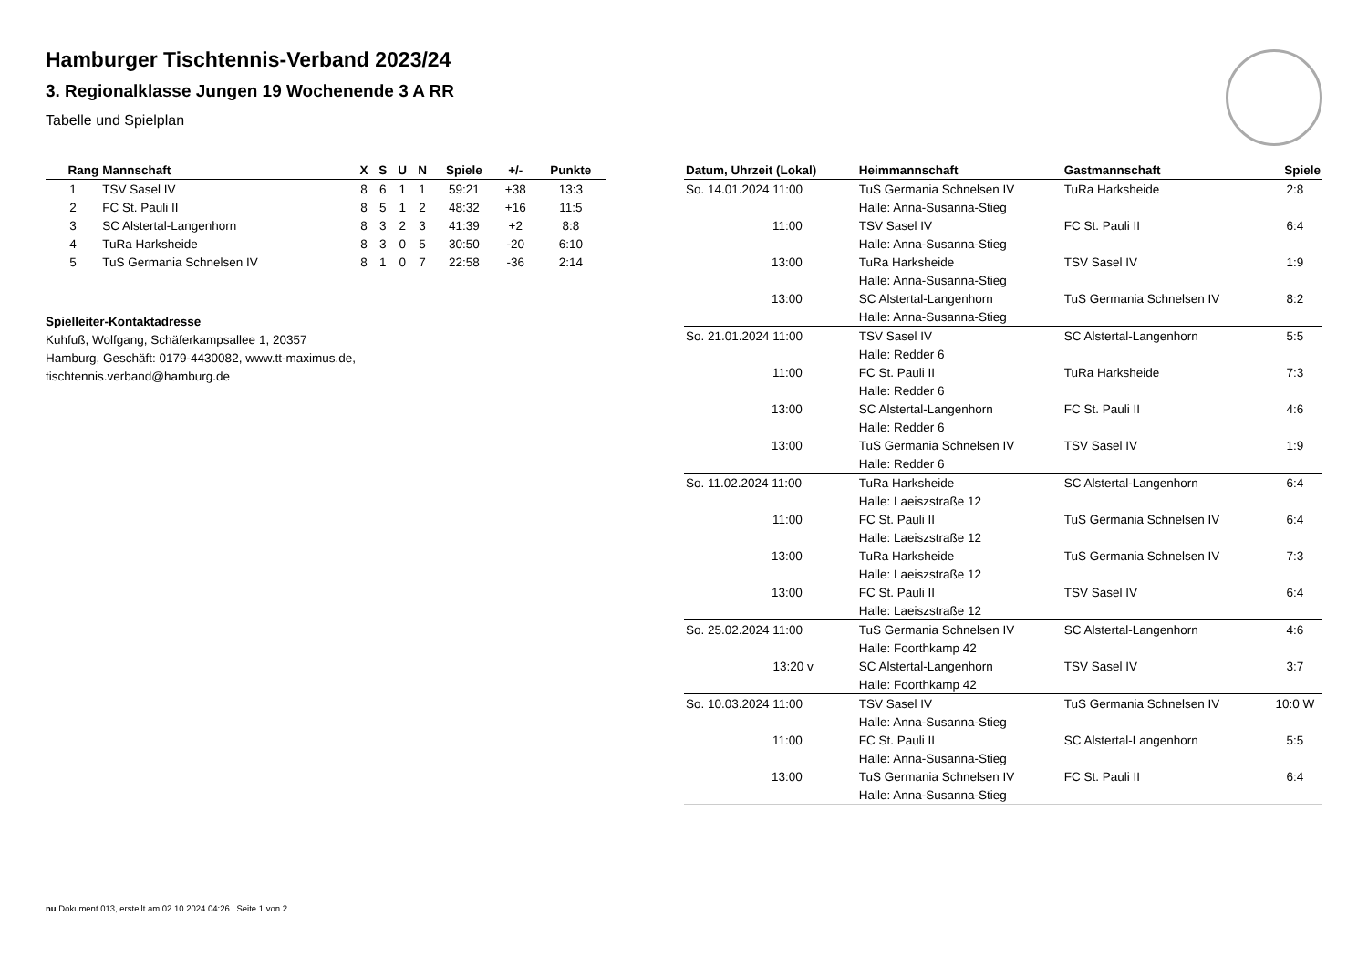Hamburger Tischtennis-Verband 2023/24
3. Regionalklasse Jungen 19 Wochenende 3 A RR
Tabelle und Spielplan
| Rang | Mannschaft | X | S | U | N | Spiele | +/- | Punkte |
| --- | --- | --- | --- | --- | --- | --- | --- | --- |
| 1 | TSV Sasel IV | 8 | 6 | 1 | 1 | 59:21 | +38 | 13:3 |
| 2 | FC St. Pauli II | 8 | 5 | 1 | 2 | 48:32 | +16 | 11:5 |
| 3 | SC Alstertal-Langenhorn | 8 | 3 | 2 | 3 | 41:39 | +2 | 8:8 |
| 4 | TuRa Harksheide | 8 | 3 | 0 | 5 | 30:50 | -20 | 6:10 |
| 5 | TuS Germania Schnelsen IV | 8 | 1 | 0 | 7 | 22:58 | -36 | 2:14 |
Spielleiter-Kontaktadresse
Kuhfuß, Wolfgang, Schäferkampsallee 1, 20357
Hamburg, Geschäft: 0179-4430082, www.tt-maximus.de,
tischtennis.verband@hamburg.de
| Datum, Uhrzeit (Lokal) | Heimmannschaft | Gastmannschaft | Spiele |
| --- | --- | --- | --- |
| So. 14.01.2024 11:00 | TuS Germania Schnelsen IV | TuRa Harksheide | 2:8 |
| | Halle: Anna-Susanna-Stieg | | |
| 11:00 | TSV Sasel IV | FC St. Pauli II | 6:4 |
| | Halle: Anna-Susanna-Stieg | | |
| 13:00 | TuRa Harksheide | TSV Sasel IV | 1:9 |
| | Halle: Anna-Susanna-Stieg | | |
| 13:00 | SC Alstertal-Langenhorn | TuS Germania Schnelsen IV | 8:2 |
| | Halle: Anna-Susanna-Stieg | | |
| So. 21.01.2024 11:00 | TSV Sasel IV | SC Alstertal-Langenhorn | 5:5 |
| | Halle: Redder 6 | | |
| 11:00 | FC St. Pauli II | TuRa Harksheide | 7:3 |
| | Halle: Redder 6 | | |
| 13:00 | SC Alstertal-Langenhorn | FC St. Pauli II | 4:6 |
| | Halle: Redder 6 | | |
| 13:00 | TuS Germania Schnelsen IV | TSV Sasel IV | 1:9 |
| | Halle: Redder 6 | | |
| So. 11.02.2024 11:00 | TuRa Harksheide | SC Alstertal-Langenhorn | 6:4 |
| | Halle: Laeiszstraße 12 | | |
| 11:00 | FC St. Pauli II | TuS Germania Schnelsen IV | 6:4 |
| | Halle: Laeiszstraße 12 | | |
| 13:00 | TuRa Harksheide | TuS Germania Schnelsen IV | 7:3 |
| | Halle: Laeiszstraße 12 | | |
| 13:00 | FC St. Pauli II | TSV Sasel IV | 6:4 |
| | Halle: Laeiszstraße 12 | | |
| So. 25.02.2024 11:00 | TuS Germania Schnelsen IV | SC Alstertal-Langenhorn | 4:6 |
| | Halle: Foorthkamp 42 | | |
| 13:20 v | SC Alstertal-Langenhorn | TSV Sasel IV | 3:7 |
| | Halle: Foorthkamp 42 | | |
| So. 10.03.2024 11:00 | TSV Sasel IV | TuS Germania Schnelsen IV | 10:0 W |
| | Halle: Anna-Susanna-Stieg | | |
| 11:00 | FC St. Pauli II | SC Alstertal-Langenhorn | 5:5 |
| | Halle: Anna-Susanna-Stieg | | |
| 13:00 | TuS Germania Schnelsen IV | FC St. Pauli II | 6:4 |
| | Halle: Anna-Susanna-Stieg | | |
nu.Dokument 013, erstellt am 02.10.2024 04:26 | Seite 1 von 2